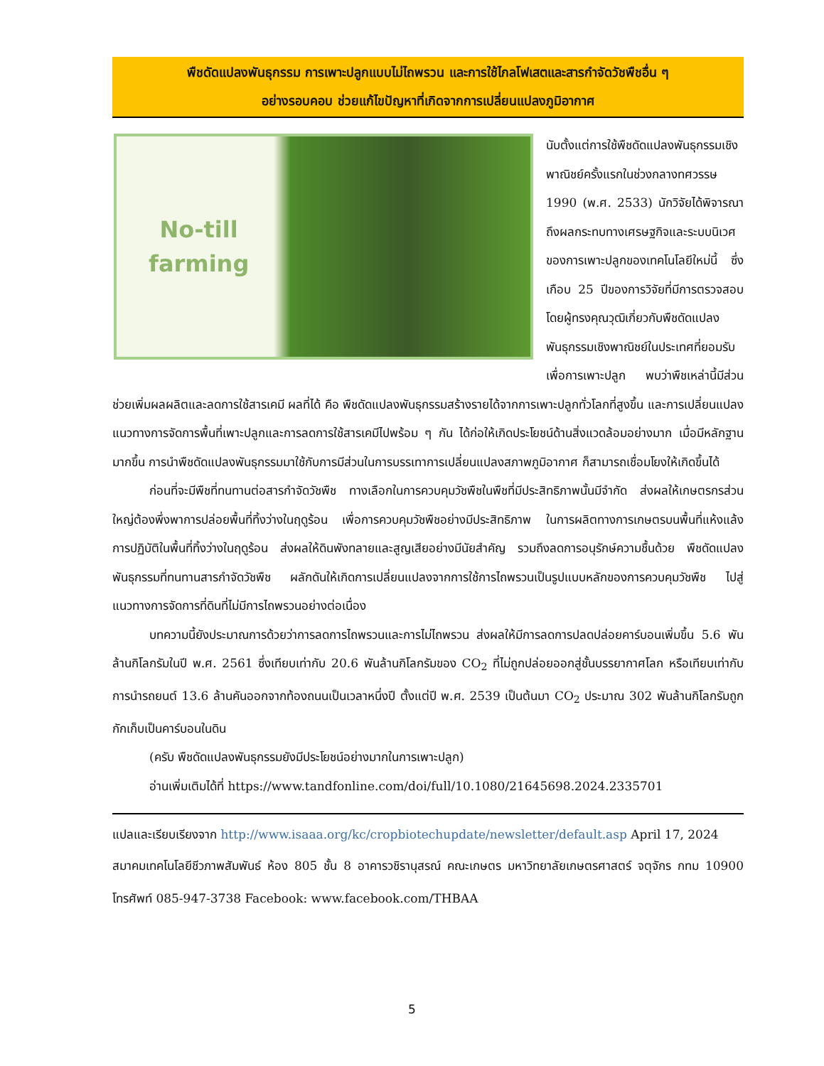พืชดัดแปลงพันธุกรรม การเพาะปลูกแบบไม่ไถพรวน และการใช้ไกลโฟเสตและสารกำจัดวัชพืชอื่น ๆ
อย่างรอบคอบ ช่วยแก้ไขปัญหาที่เกิดจากการเปลี่ยนแปลงภูมิอากาศ
No-till
farming
นับตั้งแต่การใช้พืชดัดแปลงพันธุกรรมเชิงพาณิชย์ครั้งแรกในช่วงกลางทศวรรษ 1990 (พ.ศ. 2533) นักวิจัยได้พิจารณาถึงผลกระทบทางเศรษฐกิจและระบบนิเวศของการเพาะปลูกของเทคโนโลยีใหม่นี้ ซึ่งเกือบ 25 ปีของการวิจัยที่มีการตรวจสอบโดยผู้ทรงคุณวุฒิเกี่ยวกับพืชดัดแปลงพันธุกรรมเชิงพาณิชย์ในประเทศที่ยอมรับเพื่อการเพาะปลูก พบว่าพืชเหล่านี้มีส่วนช่วยเพิ่มผลผลิตและลดการใช้สารเคมี ผลที่ได้ คือ พืชดัดแปลงพันธุกรรมสร้างรายได้จากการเพาะปลูกทั่วโลกที่สูงขึ้น และการเปลี่ยนแปลงแนวทางการจัดการพื้นที่เพาะปลูกและการลดการใช้สารเคมีไปพร้อม ๆ กัน ได้ก่อให้เกิดประโยชน์ด้านสิ่งแวดล้อมอย่างมาก เมื่อมีหลักฐานมากขึ้น การนำพืชดัดแปลงพันธุกรรมมาใช้กับการมีส่วนในการบรรเทาการเปลี่ยนแปลงสภาพภูมิอากาศ ก็สามารถเชื่อมโยงให้เกิดขึ้นได้
ก่อนที่จะมีพืชที่ทนทานต่อสารกำจัดวัชพืช ทางเลือกในการควบคุมวัชพืชในพืชที่มีประสิทธิภาพนั้นมีจำกัด ส่งผลให้เกษตรกรส่วนใหญ่ต้องพึ่งพาการปล่อยพื้นที่ทิ้งว่างในฤดูร้อน เพื่อการควบคุมวัชพืชอย่างมีประสิทธิภาพ ในการผลิตทางการเกษตรบนพื้นที่แห้งแล้ง การปฏิบัติในพื้นที่ทิ้งว่างในฤดูร้อน ส่งผลให้ดินพังทลายและสูญเสียอย่างมีนัยสำคัญ รวมถึงลดการอนุรักษ์ความชื้นด้วย พืชดัดแปลงพันธุกรรมที่ทนทานสารกำจัดวัชพืช ผลักดันให้เกิดการเปลี่ยนแปลงจากการใช้การไถพรวนเป็นรูปแบบหลักของการควบคุมวัชพืช ไปสู่แนวทางการจัดการที่ดินที่ไม่มีการไถพรวนอย่างต่อเนื่อง
บทความนี้ยังประมาณการด้วยว่าการลดการไถพรวนและการไม่ไถพรวน ส่งผลให้มีการลดการปลดปล่อยคาร์บอนเพิ่มขึ้น 5.6 พันล้านกิโลกรัมในปี พ.ศ. 2561 ซึ่งเทียบเท่ากับ 20.6 พันล้านกิโลกรัมของ CO<sub>2</sub> ที่ไม่ถูกปล่อยออกสู่ชั้นบรรยากาศโลก หรือเทียบเท่ากับการนำรถยนต์ 13.6 ล้านคันออกจากท้องถนนเป็นเวลาหนึ่งปี ตั้งแต่ปี พ.ศ. 2539 เป็นต้นมา CO<sub>2</sub> ประมาณ 302 พันล้านกิโลกรัมถูกกักเก็บเป็นคาร์บอนในดิน
(ครับ พืชดัดแปลงพันธุกรรมยังมีประโยชน์อย่างมากในการเพาะปลูก)
อ่านเพิ่มเติมได้ที่ https://www.tandfonline.com/doi/full/10.1080/21645698.2024.2335701
แปลและเรียบเรียงจาก http://www.isaaa.org/kc/cropbiotechupdate/newsletter/default.asp April 17, 2024
สมาคมเทคโนโลยีชีวภาพสัมพันธ์ ห้อง 805 ชั้น 8 อาคารวชิรานุสรณ์ คณะเกษตร มหาวิทยาลัยเกษตรศาสตร์ จตุจักร กทม 10900 โทรศัพท์ 085-947-3738 Facebook: www.facebook.com/THBAA
5